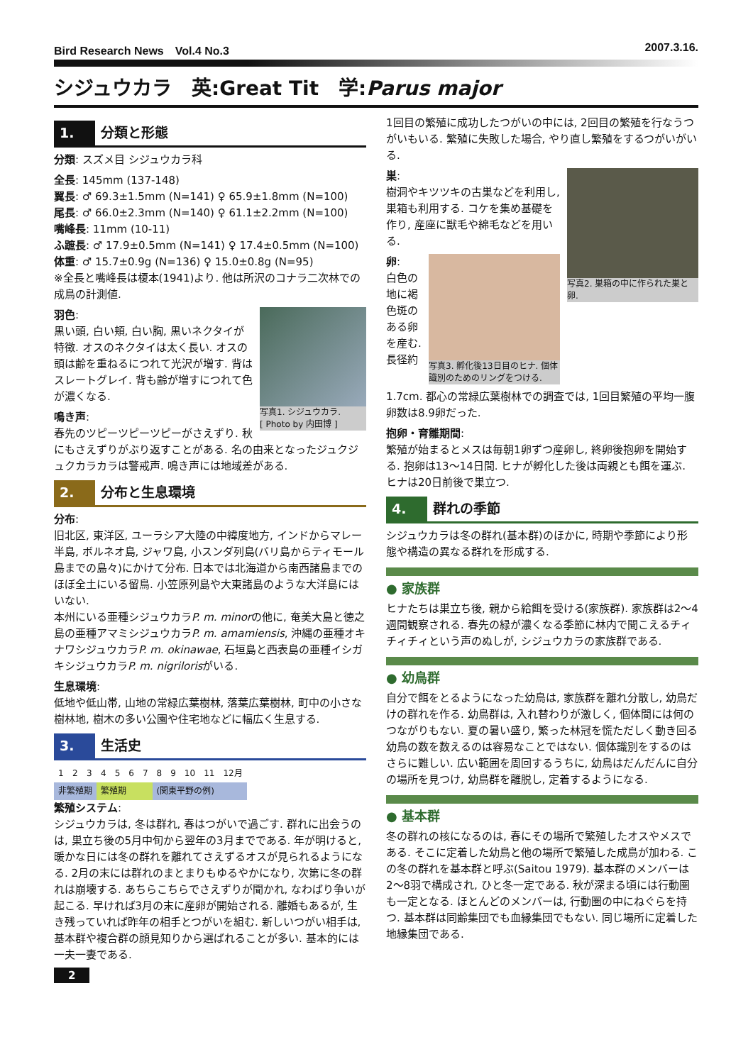Bird Research News　Vol.4 No.3 2007.3.16.
シジュウカラ　英:Great Tit　学:Parus major
1. 分類と形態
分類: スズメ目 シジュウカラ科
全長: 145mm (137-148)
翼長: ♂ 69.3±1.5mm (N=141) ♀ 65.9±1.8mm (N=100)
尾長: ♂ 66.0±2.3mm (N=140) ♀ 61.1±2.2mm (N=100)
嘴峰長: 11mm (10-11)
ふ蹠長: ♂ 17.9±0.5mm (N=141) ♀ 17.4±0.5mm (N=100)
体重: ♂ 15.7±0.9g (N=136) ♀ 15.0±0.8g (N=95)
※全長と嘴峰長は榎本(1941)より. 他は所沢のコナラ二次林での成鳥の計測値.
写真1. シジュウカラ.
[ Photo by 内田博 ]
羽色:
黒い頭, 白い頬, 白い胸, 黒いネクタイが特徴. オスのネクタイは太く長い. オスの頭は齢を重ねるにつれて光沢が増す. 背はスレートグレイ. 背も齢が増すにつれて色が濃くなる.
鳴き声:
春先のツピーツピーツピーがさえずり. 秋にもさえずりがぶり返すことがある. 名の由来となったジュクジュクカラカラは警戒声. 鳴き声には地域差がある.
2. 分布と生息環境
分布:
旧北区, 東洋区, ユーラシア大陸の中緯度地方, インドからマレー半島, ボルネオ島, ジャワ島, 小スンダ列島(バリ島からティモール島までの島々)にかけて分布. 日本では北海道から南西諸島までのほぼ全土にいる留鳥. 小笠原列島や大東諸島のような大洋島にはいない.
本州にいる亜種シジュウカラP. m. minorの他に, 奄美大島と徳之島の亜種アマミシジュウカラP. m. amamiensis, 沖縄の亜種オキナワシジュウカラP. m. okinawae, 石垣島と西表島の亜種イシガキシジュウカラP. m. nigrilorisがいる.
生息環境:
低地や低山帯, 山地の常緑広葉樹林, 落葉広葉樹林, 町中の小さな樹林地, 樹木の多い公園や住宅地などに幅広く生息する.
3. 生活史
| 1 | 2 | 3 | 4 | 5 | 6 | 7 | 8 | 9 | 10 | 11 | 12月 |
| 非繁殖期 | | | 繁殖期 | | | | (関東平野の例) | | | | |
繁殖システム:
シジュウカラは, 冬は群れ, 春はつがいで過ごす. 群れに出会うのは, 巣立ち後の5月中旬から翌年の3月までである. 年が明けると, 暖かな日には冬の群れを離れてさえずるオスが見られるようになる. 2月の末には群れのまとまりもゆるやかになり, 次第に冬の群れは崩壊する. あちらこちらでさえずりが聞かれ, なわばり争いが起こる. 早ければ3月の末に産卵が開始される. 離婚もあるが, 生き残っていれば昨年の相手とつがいを組む. 新しいつがい相手は, 基本群や複合群の顔見知りから選ばれることが多い. 基本的には一夫一妻である.
2
1回目の繁殖に成功したつがいの中には, 2回目の繁殖を行なうつがいもいる. 繁殖に失敗した場合, やり直し繁殖をするつがいがいる.
写真2. 巣箱の中に作られた巣と卵.
巣:
樹洞やキツツキの古巣などを利用し, 巣箱も利用する. コケを集め基礎を作り, 産座に獣毛や綿毛などを用いる.
写真3. 孵化後13日目のヒナ. 個体識別のためのリングをつける.
卵:
白色の地に褐色斑のある卵を産む. 長径約1.7cm. 都心の常緑広葉樹林での調査では, 1回目繁殖の平均一腹卵数は8.9卵だった.
抱卵・育雛期間:
繁殖が始まるとメスは毎朝1卵ずつ産卵し, 終卵後抱卵を開始する. 抱卵は13〜14日間. ヒナが孵化した後は両親とも餌を運ぶ. ヒナは20日前後で巣立つ.
4. 群れの季節
シジュウカラは冬の群れ(基本群)のほかに, 時期や季節により形態や構造の異なる群れを形成する.
● 家族群
ヒナたちは巣立ち後, 親から給餌を受ける(家族群). 家族群は2〜4週間観察される. 春先の緑が濃くなる季節に林内で聞こえるチィチィチィという声のぬしが, シジュウカラの家族群である.
● 幼鳥群
自分で餌をとるようになった幼鳥は, 家族群を離れ分散し, 幼鳥だけの群れを作る. 幼鳥群は, 入れ替わりが激しく, 個体間には何のつながりもない. 夏の暑い盛り, 繁った林冠を慌ただしく動き回る幼鳥の数を数えるのは容易なことではない. 個体識別をするのはさらに難しい. 広い範囲を周回するうちに, 幼鳥はだんだんに自分の場所を見つけ, 幼鳥群を離脱し, 定着するようになる.
● 基本群
冬の群れの核になるのは, 春にその場所で繁殖したオスやメスである. そこに定着した幼鳥と他の場所で繁殖した成鳥が加わる. この冬の群れを基本群と呼ぶ(Saitou 1979). 基本群のメンバーは2〜8羽で構成され, ひと冬一定である. 秋が深まる頃には行動圏も一定となる. ほとんどのメンバーは, 行動圏の中にねぐらを持つ. 基本群は同齢集団でも血縁集団でもない. 同じ場所に定着した地縁集団である.